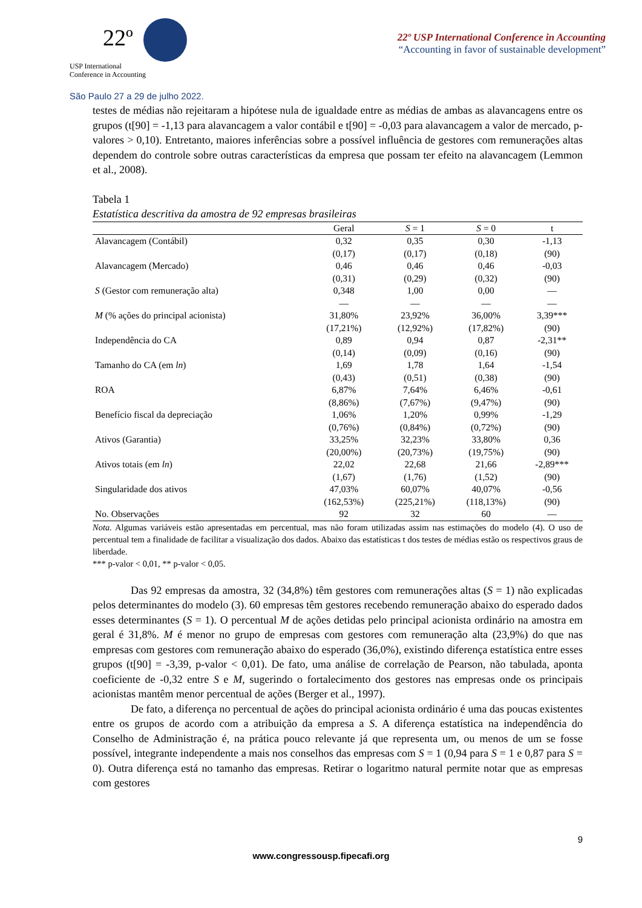22º
USP International
Conference in Accounting
São Paulo 27 a 29 de julho 2022.
22º USP International Conference in Accounting
“Accounting in favor of sustainable development”
testes de médias não rejeitaram a hipótese nula de igualdade entre as médias de ambas as alavancagens entre os grupos (t[90] = -1,13 para alavancagem a valor contábil e t[90] = -0,03 para alavancagem a valor de mercado, p-valores > 0,10). Entretanto, maiores inferências sobre a possível influência de gestores com remunerações altas dependem do controle sobre outras características da empresa que possam ter efeito na alavancagem (Lemmon et al., 2008).
Tabela 1
Estatística descritiva da amostra de 92 empresas brasileiras
| | Geral | S = 1 | S = 0 | t |
| --- | --- | --- | --- | --- |
| Alavancagem (Contábil) | 0,32 | 0,35 | 0,30 | -1,13 |
| | (0,17) | (0,17) | (0,18) | (90) |
| Alavancagem (Mercado) | 0,46 | 0,46 | 0,46 | -0,03 |
| | (0,31) | (0,29) | (0,32) | (90) |
| S (Gestor com remuneração alta) | 0,348 | 1,00 | 0,00 | — |
| | — | — | — | — |
| M (% ações do principal acionista) | 31,80% | 23,92% | 36,00% | 3,39*** |
| | (17,21%) | (12,92%) | (17,82%) | (90) |
| Independência do CA | 0,89 | 0,94 | 0,87 | -2,31** |
| | (0,14) | (0,09) | (0,16) | (90) |
| Tamanho do CA (em ln ) | 1,69 | 1,78 | 1,64 | -1,54 |
| | (0,43) | (0,51) | (0,38) | (90) |
| ROA | 6,87% | 7,64% | 6,46% | -0,61 |
| | (8,86%) | (7,67%) | (9,47%) | (90) |
| Benefício fiscal da depreciação | 1,06% | 1,20% | 0,99% | -1,29 |
| | (0,76%) | (0,84%) | (0,72%) | (90) |
| Ativos (Garantia) | 33,25% | 32,23% | 33,80% | 0,36 |
| | (20,00%) | (20,73%) | (19,75%) | (90) |
| Ativos totais (em ln ) | 22,02 | 22,68 | 21,66 | -2,89*** |
| | (1,67) | (1,76) | (1,52) | (90) |
| Singularidade dos ativos | 47,03% | 60,07% | 40,07% | -0,56 |
| | (162,53%) | (225,21%) | (118,13%) | (90) |
| No. Observações | 92 | 32 | 60 | — |
Nota. Algumas variáveis estão apresentadas em percentual, mas não foram utilizadas assim nas estimações do modelo (4). O uso de percentual tem a finalidade de facilitar a visualização dos dados. Abaixo das estatísticas t dos testes de médias estão os respectivos graus de liberdade.
*** p-valor < 0,01, ** p-valor < 0,05.
Das 92 empresas da amostra, 32 (34,8%) têm gestores com remunerações altas (S = 1) não explicadas pelos determinantes do modelo (3). 60 empresas têm gestores recebendo remuneração abaixo do esperado dados esses determinantes (S = 1). O percentual M de ações detidas pelo principal acionista ordinário na amostra em geral é 31,8%. M é menor no grupo de empresas com gestores com remuneração alta (23,9%) do que nas empresas com gestores com remuneração abaixo do esperado (36,0%), existindo diferença estatística entre esses grupos (t[90] = -3,39, p-valor < 0,01). De fato, uma análise de correlação de Pearson, não tabulada, aponta coeficiente de -0,32 entre S e M, sugerindo o fortalecimento dos gestores nas empresas onde os principais acionistas mantêm menor percentual de ações (Berger et al., 1997).
De fato, a diferença no percentual de ações do principal acionista ordinário é uma das poucas existentes entre os grupos de acordo com a atribuição da empresa a S. A diferença estatística na independência do Conselho de Administração é, na prática pouco relevante já que representa um, ou menos de um se fosse possível, integrante independente a mais nos conselhos das empresas com S = 1 (0,94 para S = 1 e 0,87 para S = 0). Outra diferença está no tamanho das empresas. Retirar o logaritmo natural permite notar que as empresas com gestores
9
www.congressousp.fipecafi.org